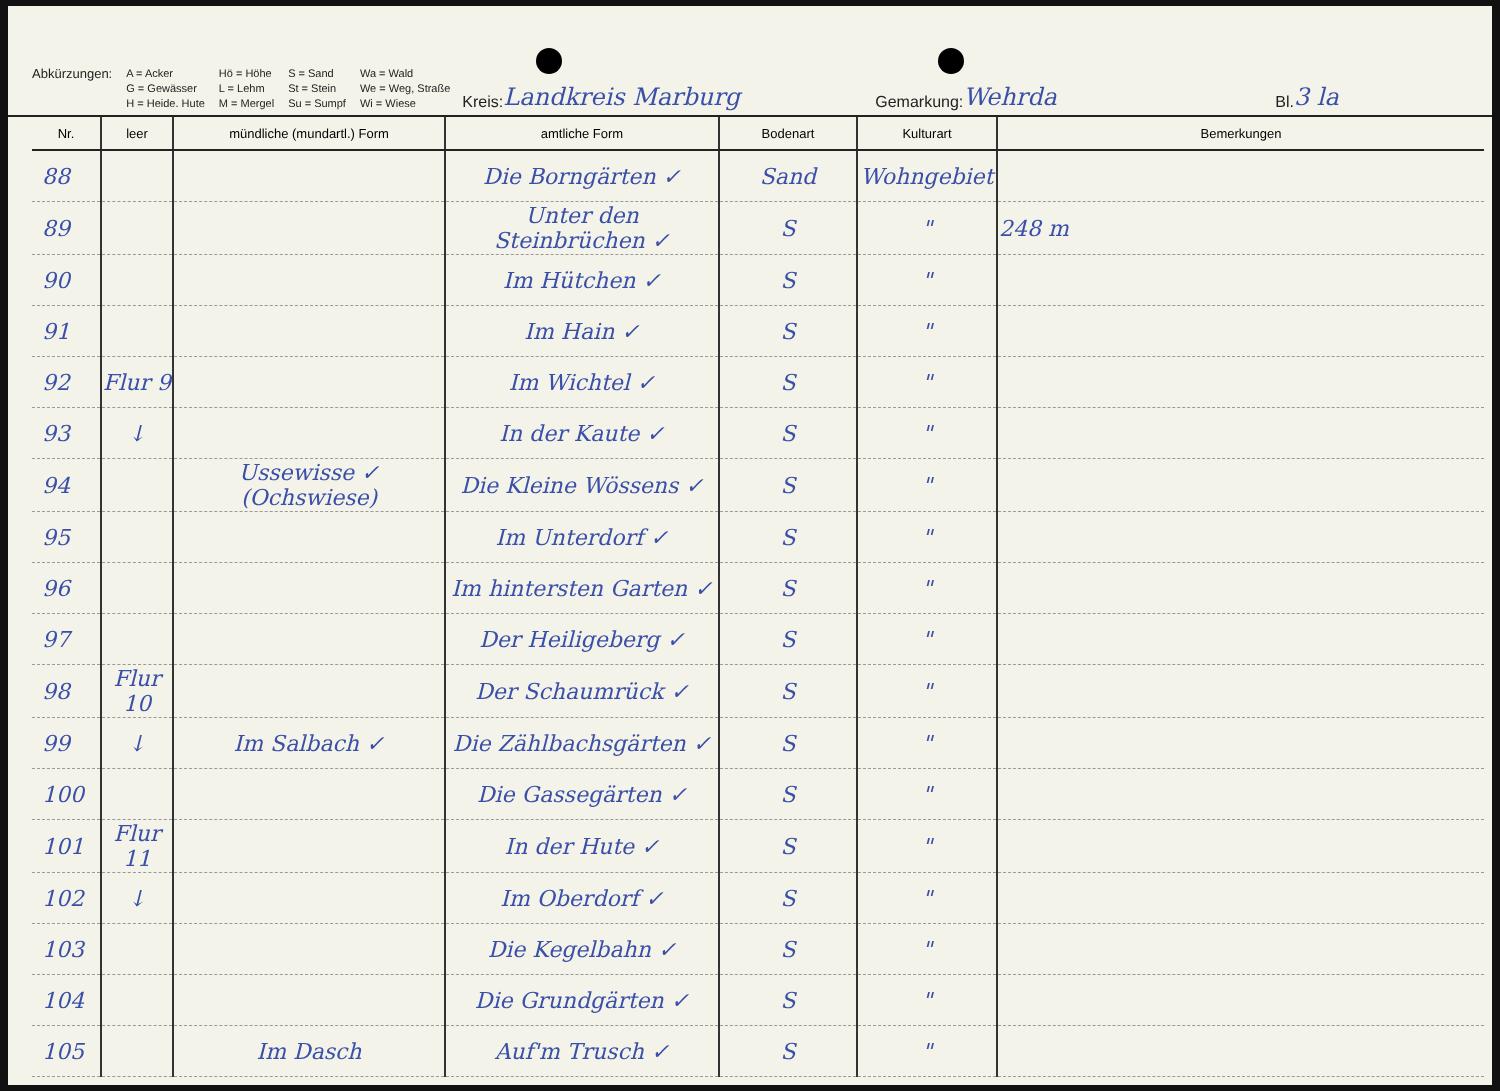Abkürzungen:
A = Acker
G = Gewässer
H = Heide. Hute
Hö = Höhe
L = Lehm
M = Mergel
S = Sand
St = Stein
Su = Sumpf
Wa = Wald
We = Weg, Straße
Wi = Wiese
Kreis: Landkreis Marburg Gemarkung: Wehrda Bl. 3 la
| Nr. | leer | mündliche (mundartl.) Form | amtliche Form | Bodenart | Kulturart | Bemerkungen |
| --- | --- | --- | --- | --- | --- | --- |
| 88 | | | Die Borngärten ✓ | Sand | Wohngebiet | |
| 89 | | | Unter den Steinbrüchen ✓ | S | " | 248 m |
| 90 | | | Im Hütchen ✓ | S | " | |
| 91 | | | Im Hain ✓ | S | " | |
| 92 | Flur 9 | | Im Wichtel ✓ | S | " | |
| 93 | ↓ | | In der Kaute ✓ | S | " | |
| 94 | | Ussewisse ✓ (Ochswiese) | Die Kleine Wössens ✓ | S | " | |
| 95 | | | Im Unterdorf ✓ | S | " | |
| 96 | | | Im hintersten Garten ✓ | S | " | |
| 97 | | | Der Heiligeberg ✓ | S | " | |
| 98 | Flur 10 | | Der Schaumrück ✓ | S | " | |
| 99 | ↓ | Im Salbach ✓ | Die Zählbachsgärten ✓ | S | " | |
| 100 | | | Die Gassegärten ✓ | S | " | |
| 101 | Flur 11 | | In der Hute ✓ | S | " | |
| 102 | ↓ | | Im Oberdorf ✓ | S | " | |
| 103 | | | Die Kegelbahn ✓ | S | " | |
| 104 | | | Die Grundgärten ✓ | S | " | |
| 105 | | Im Dasch | Auf'm Trusch ✓ | S | " | |